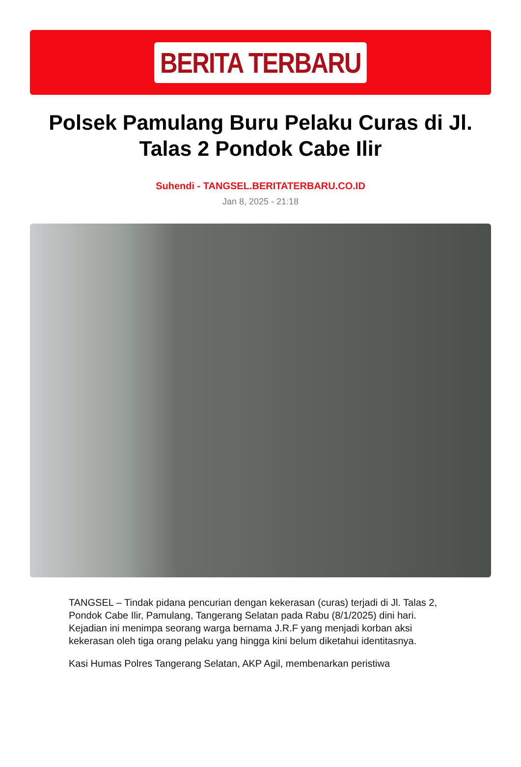BERITA TERBARU
Polsek Pamulang Buru Pelaku Curas di Jl. Talas 2 Pondok Cabe Ilir
Suhendi - TANGSEL.BERITATERBARU.CO.ID
Jan 8, 2025 - 21:18
TANGSEL – Tindak pidana pencurian dengan kekerasan (curas) terjadi di Jl. Talas 2, Pondok Cabe Ilir, Pamulang, Tangerang Selatan pada Rabu (8/1/2025) dini hari. Kejadian ini menimpa seorang warga bernama J.R.F yang menjadi korban aksi kekerasan oleh tiga orang pelaku yang hingga kini belum diketahui identitasnya.
Kasi Humas Polres Tangerang Selatan, AKP Agil, membenarkan peristiwa